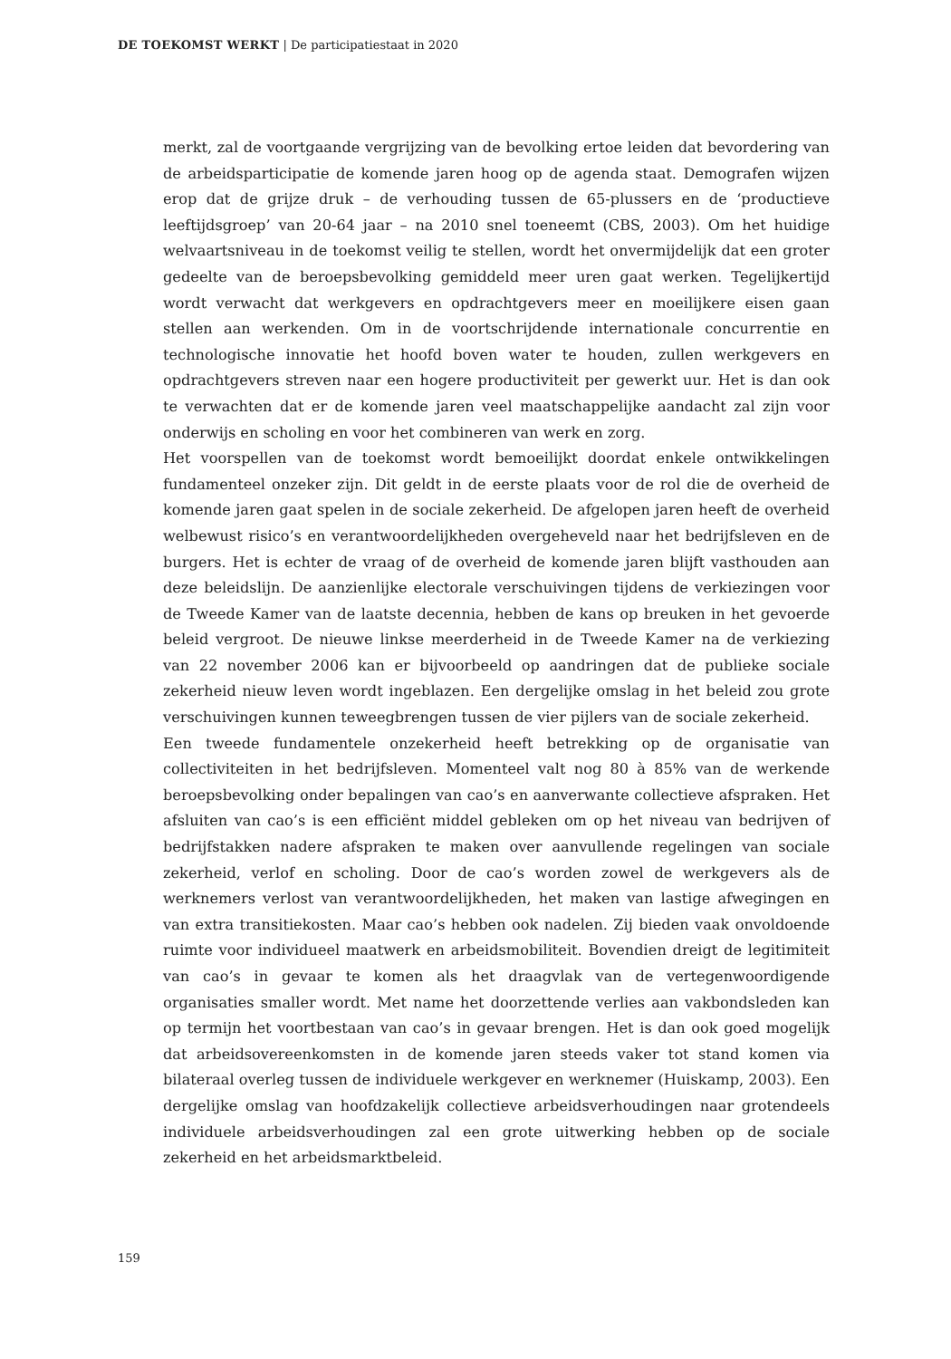DE TOEKOMST WERKT | De participatiestaat in 2020
merkt, zal de voortgaande vergrijzing van de bevolking ertoe leiden dat bevordering van de arbeidsparticipatie de komende jaren hoog op de agenda staat. Demografen wijzen erop dat de grijze druk – de verhouding tussen de 65-plussers en de ‘productieve leeftijdsgroep’ van 20-64 jaar – na 2010 snel toeneemt (CBS, 2003). Om het huidige welvaartsniveau in de toekomst veilig te stellen, wordt het onvermijdelijk dat een groter gedeelte van de beroepsbevolking gemiddeld meer uren gaat werken. Tegelijkertijd wordt verwacht dat werkgevers en opdrachtgevers meer en moeilijkere eisen gaan stellen aan werkenden. Om in de voortschrijdende internationale concurrentie en technologische innovatie het hoofd boven water te houden, zullen werkgevers en opdrachtgevers streven naar een hogere productiviteit per gewerkt uur. Het is dan ook te verwachten dat er de komende jaren veel maatschappelijke aandacht zal zijn voor onderwijs en scholing en voor het combineren van werk en zorg.
Het voorspellen van de toekomst wordt bemoeilijkt doordat enkele ontwikkelingen fundamenteel onzeker zijn. Dit geldt in de eerste plaats voor de rol die de overheid de komende jaren gaat spelen in de sociale zekerheid. De afgelopen jaren heeft de overheid welbewust risico’s en verantwoordelijkheden overgeheveld naar het bedrijfsleven en de burgers. Het is echter de vraag of de overheid de komende jaren blijft vasthouden aan deze beleidslijn. De aanzienlijke electorale verschuivingen tijdens de verkiezingen voor de Tweede Kamer van de laatste decennia, hebben de kans op breuken in het gevoerde beleid vergroot. De nieuwe linkse meerderheid in de Tweede Kamer na de verkiezing van 22 november 2006 kan er bijvoorbeeld op aandringen dat de publieke sociale zekerheid nieuw leven wordt ingeblazen. Een dergelijke omslag in het beleid zou grote verschuivingen kunnen teweegbrengen tussen de vier pijlers van de sociale zekerheid.
Een tweede fundamentele onzekerheid heeft betrekking op de organisatie van collectiviteiten in het bedrijfsleven. Momenteel valt nog 80 à 85% van de werkende beroepsbevolking onder bepalingen van cao’s en aanverwante collectieve afspraken. Het afsluiten van cao’s is een efficiënt middel gebleken om op het niveau van bedrijven of bedrijfstakken nadere afspraken te maken over aanvullende regelingen van sociale zekerheid, verlof en scholing. Door de cao’s worden zowel de werkgevers als de werknemers verlost van verantwoordelijkheden, het maken van lastige afwegingen en van extra transitiekosten. Maar cao’s hebben ook nadelen. Zij bieden vaak onvoldoende ruimte voor individueel maatwerk en arbeidsmobiliteit. Bovendien dreigt de legitimiteit van cao’s in gevaar te komen als het draagvlak van de vertegenwoordigende organisaties smaller wordt. Met name het doorzettende verlies aan vakbondsleden kan op termijn het voortbestaan van cao’s in gevaar brengen. Het is dan ook goed mogelijk dat arbeidsovereenkomsten in de komende jaren steeds vaker tot stand komen via bilateraal overleg tussen de individuele werkgever en werknemer (Huiskamp, 2003). Een dergelijke omslag van hoofdzakelijk collectieve arbeidsverhoudingen naar grotendeels individuele arbeidsverhoudingen zal een grote uitwerking hebben op de sociale zekerheid en het arbeidsmarktbeleid.
159